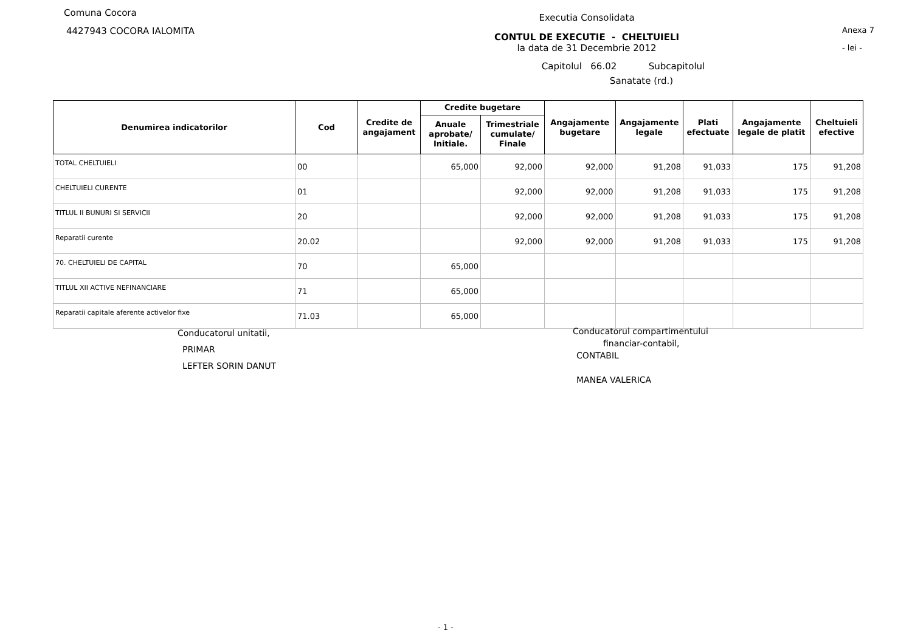Comuna Cocora
4427943 COCORA IALOMITA
Executia Consolidata
CONTUL DE EXECUTIE - CHELTUIELI
la data de 31 Decembrie 2012
Capitolul 66.02 Subcapitolul
Sanatate (rd.)
Anexa 7
- lei -
| Denumirea indicatorilor | Cod | Credite de angajament | Credite bugetare | | Angajamente bugetare | Angajamente legale | Plati efectuate | Angajamente legale de platit | Cheltuieli efective |
| --- | --- | --- | --- | --- | --- | --- | --- | --- | --- |
| | | | Anuale aprobate/ Initiale. | Trimestriale cumulate/ Finale | | | | | |
| TOTAL CHELTUIELI | 00 | | 65,000 | 92,000 | 92,000 | 91,208 | 91,033 | 175 | 91,208 |
| CHELTUIELI CURENTE | 01 | | | 92,000 | 92,000 | 91,208 | 91,033 | 175 | 91,208 |
| TITLUL II BUNURI SI SERVICII | 20 | | | 92,000 | 92,000 | 91,208 | 91,033 | 175 | 91,208 |
| Reparatii curente | 20.02 | | | 92,000 | 92,000 | 91,208 | 91,033 | 175 | 91,208 |
| 70. CHELTUIELI DE CAPITAL | 70 | | 65,000 | | | | | | |
| TITLUL XII ACTIVE NEFINANCIARE | 71 | | 65,000 | | | | | | |
| Reparatii capitale aferente activelor fixe | 71.03 | | 65,000 | | | | | | |
Conducatorul unitatii,
PRIMAR
LEFTER SORIN DANUT
Conducatorul compartimentului
financiar-contabil,
CONTABIL
MANEA VALERICA
- 1 -